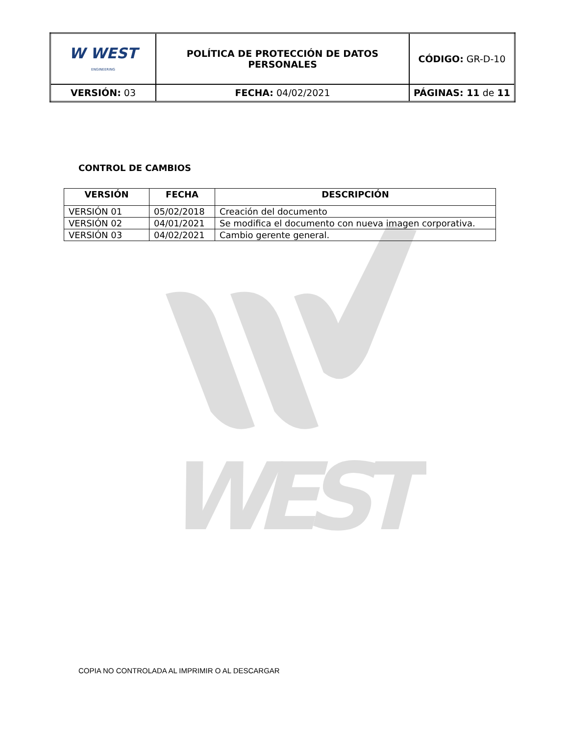WEST
| W WEST ENGINEERING | POLÍTICA DE PROTECCIÓN DE DATOS PERSONALES | CÓDIGO: GR-D-10 |
| VERSIÓN: 03 | FECHA: 04/02/2021 | PÁGINAS: 11 de 11 |
CONTROL DE CAMBIOS
| VERSIÓN | FECHA | DESCRIPCIÓN |
| --- | --- | --- |
| VERSIÓN 01 | 05/02/2018 | Creación del documento |
| VERSIÓN 02 | 04/01/2021 | Se modifica el documento con nueva imagen corporativa. |
| VERSIÓN 03 | 04/02/2021 | Cambio gerente general. |
COPIA NO CONTROLADA AL IMPRIMIR O AL DESCARGAR